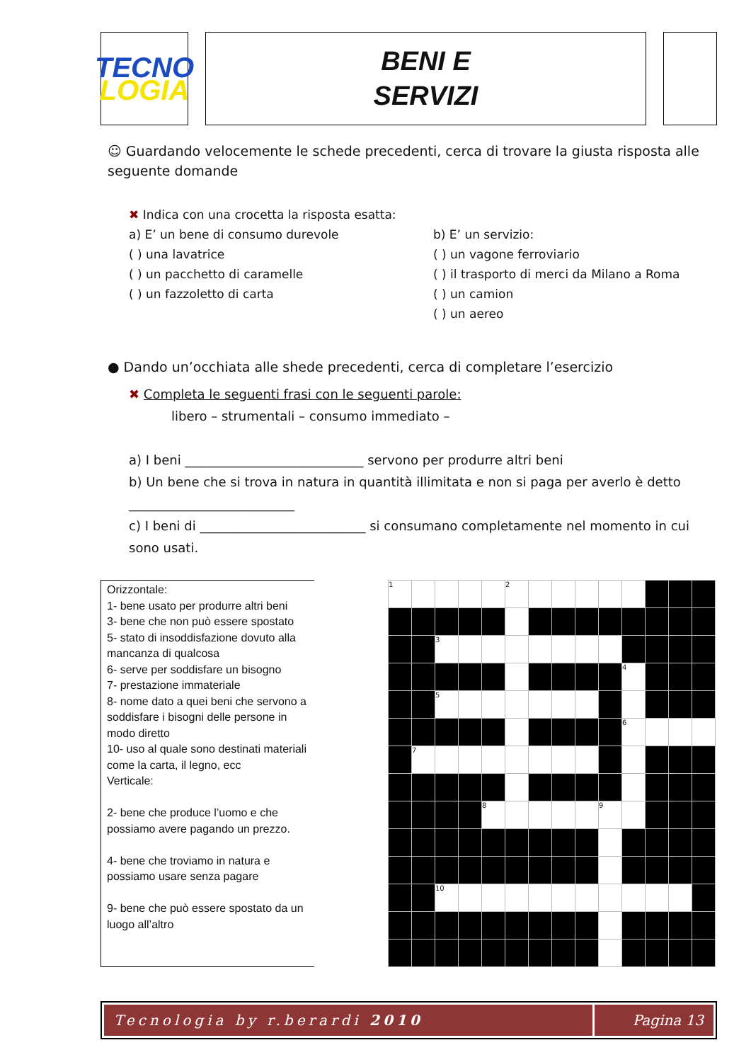TECNO
LOGIA
BENI E
SERVIZI
☺ Guardando velocemente le schede precedenti, cerca di trovare la giusta risposta alle seguente domande
✖ Indica con una crocetta la risposta esatta:
a) E’ un bene di consumo durevole
( ) una lavatrice
( ) un pacchetto di caramelle
( ) un fazzoletto di carta
b) E’ un servizio:
( ) un vagone ferroviario
( ) il trasporto di merci da Milano a Roma
( ) un camion
( ) un aereo
● Dando un’occhiata alle shede precedenti, cerca di completare l’esercizio
✖ Completa le seguenti frasi con le seguenti parole:
libero – strumentali – consumo immediato –
a) I beni ____________________________ servono per produrre altri beni
b) Un bene che si trova in natura in quantità illimitata e non si paga per averlo è detto
__________________________
c) I beni di __________________________ si consumano completamente nel momento in cui sono usati.
Orizzontale:
1- bene usato per produrre altri beni
3- bene che non può essere spostato
5- stato di insoddisfazione dovuto alla mancanza di qualcosa
6- serve per soddisfare un bisogno
7- prestazione immateriale
8- nome dato a quei beni che servono a soddisfare i bisogni delle persone in modo diretto
10- uso al quale sono destinati materiali come la carta, il legno, ecc
Verticale:
2- bene che produce l’uomo e che possiamo avere pagando un prezzo.
4- bene che troviamo in natura e possiamo usare senza pagare
9- bene che può essere spostato da un luogo all’altro
| 1 | | | | | 2 | | | | | | | | |
| | | 3 | | | | | | | | | | | |
| | | | | | | | | | | 4 | | | |
| | | 5 | | | | | | | | | | | |
| | | | | | | | | | | 6 | | | |
| | 7 | | | | | | | | | | | | |
| | | | | 8 | | | | | 9 | | | | |
| | | 10 | | | | | | | | | | | |
Tecnologia by r.berardi 2010 Pagina 13